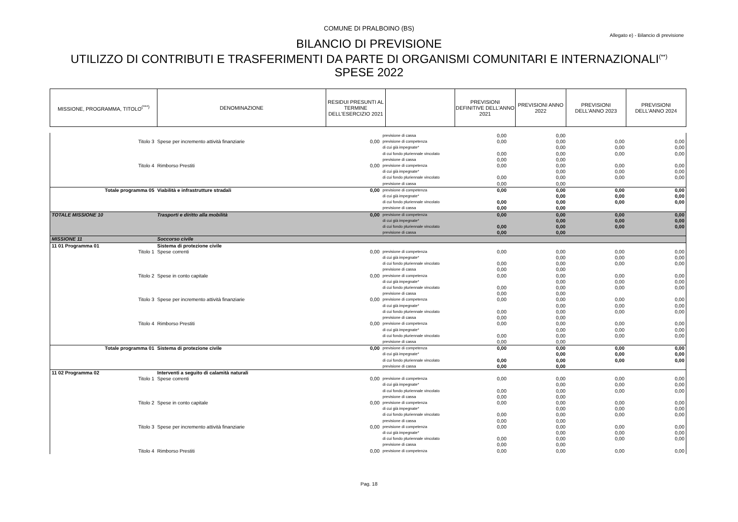COMUNE DI PRALBOINO (BS)
Allegato e) - Bilancio di previsione
BILANCIO DI PREVISIONE
UTILIZZO DI CONTRIBUTI E TRASFERIMENTI DA PARTE DI ORGANISMI COMUNITARI E INTERNAZIONALI<sup>(**)</sup>
SPESE 2022
| MISSIONE, PROGRAMMA, TITOLO<sup>(***)</sup> | DENOMINAZIONE | RESIDUI PRESUNTI AL TERMINE DELL'ESERCIZIO 2021 | | PREVISIONI DEFINITIVE DELL'ANNO 2021 | PREVISIONI ANNO 2022 | PREVISIONI DELL'ANNO 2023 | PREVISIONI DELL'ANNO 2024 |
| | | | previsione di cassa | 0,00 | 0,00 | | |
| Titolo 3 | Spese per incremento attività finanziarie | 0,00 | previsione di competenza | 0,00 | 0,00 | 0,00 | 0,00 |
| | | | di cui già impegnate* | | 0,00 | 0,00 | 0,00 |
| | | | di cui fondo pluriennale vincolato | 0,00 | 0,00 | 0,00 | 0,00 |
| | | | previsione di cassa | 0,00 | 0,00 | | |
| Titolo 4 | Rimborso Prestiti | 0,00 | previsione di competenza | 0,00 | 0,00 | 0,00 | 0,00 |
| | | | di cui già impegnate* | | 0,00 | 0,00 | 0,00 |
| | | | di cui fondo pluriennale vincolato | 0,00 | 0,00 | 0,00 | 0,00 |
| | | | previsione di cassa | 0,00 | 0,00 | | |
| Totale programma 05 | Viabilità e infrastrutture stradali | 0,00 | previsione di competenza | 0,00 | 0,00 | 0,00 | 0,00 |
| | | | di cui già impegnate* | | 0,00 | 0,00 | 0,00 |
| | | | di cui fondo pluriennale vincolato | 0,00 | 0,00 | 0,00 | 0,00 |
| | | | previsione di cassa | 0,00 | 0,00 | | |
| TOTALE MISSIONE 10 | Trasporti e diritto alla mobilità | 0,00 | previsione di competenza | 0,00 | 0,00 | 0,00 | 0,00 |
| | | | di cui già impegnate* | | 0,00 | 0,00 | 0,00 |
| | | | di cui fondo pluriennale vincolato | 0,00 | 0,00 | 0,00 | 0,00 |
| | | | previsione di cassa | 0,00 | 0,00 | | |
| MISSIONE 11 | Soccorso civile | | | | | | |
| 11 01 Programma 01 | Sistema di protezione civile | | | | | | |
| Titolo 1 | Spese correnti | 0,00 | previsione di competenza di cui già impegnate* di cui fondo pluriennale vincolato previsione di cassa | 0,00 0,00 0,00 | 0,00 0,00 0,00 0,00 | 0,00 0,00 0,00 | 0,00 0,00 0,00 |
| Titolo 2 | Spese in conto capitale | 0,00 | previsione di competenza di cui già impegnate* di cui fondo pluriennale vincolato previsione di cassa | 0,00 0,00 0,00 | 0,00 0,00 0,00 0,00 | 0,00 0,00 0,00 | 0,00 0,00 0,00 |
| Titolo 3 | Spese per incremento attività finanziarie | 0,00 | previsione di competenza di cui già impegnate* di cui fondo pluriennale vincolato previsione di cassa | 0,00 0,00 0,00 | 0,00 0,00 0,00 0,00 | 0,00 0,00 0,00 | 0,00 0,00 0,00 |
| Titolo 4 | Rimborso Prestiti | 0,00 | previsione di competenza di cui già impegnate* di cui fondo pluriennale vincolato previsione di cassa | 0,00 0,00 0,00 | 0,00 0,00 0,00 0,00 | 0,00 0,00 0,00 | 0,00 0,00 0,00 |
| Totale programma 01 | Sistema di protezione civile | 0,00 | previsione di competenza di cui già impegnate* di cui fondo pluriennale vincolato previsione di cassa | 0,00 0,00 0,00 | 0,00 0,00 0,00 0,00 | 0,00 0,00 0,00 | 0,00 0,00 0,00 |
| 11 02 Programma 02 | Interventi a seguito di calamità naturali | | | | | | |
| Titolo 1 | Spese correnti | 0,00 | previsione di competenza di cui già impegnate* di cui fondo pluriennale vincolato previsione di cassa | 0,00 0,00 0,00 | 0,00 0,00 0,00 0,00 | 0,00 0,00 0,00 | 0,00 0,00 0,00 |
| Titolo 2 | Spese in conto capitale | 0,00 | previsione di competenza di cui già impegnate* di cui fondo pluriennale vincolato previsione di cassa | 0,00 0,00 0,00 | 0,00 0,00 0,00 0,00 | 0,00 0,00 0,00 | 0,00 0,00 0,00 |
| Titolo 3 | Spese per incremento attività finanziarie | 0,00 | previsione di competenza di cui già impegnate* di cui fondo pluriennale vincolato previsione di cassa | 0,00 0,00 0,00 | 0,00 0,00 0,00 0,00 | 0,00 0,00 0,00 | 0,00 0,00 0,00 |
| Titolo 4 | Rimborso Prestiti | 0,00 | previsione di competenza | 0,00 | 0,00 | 0,00 | 0,00 |
Pag. 18